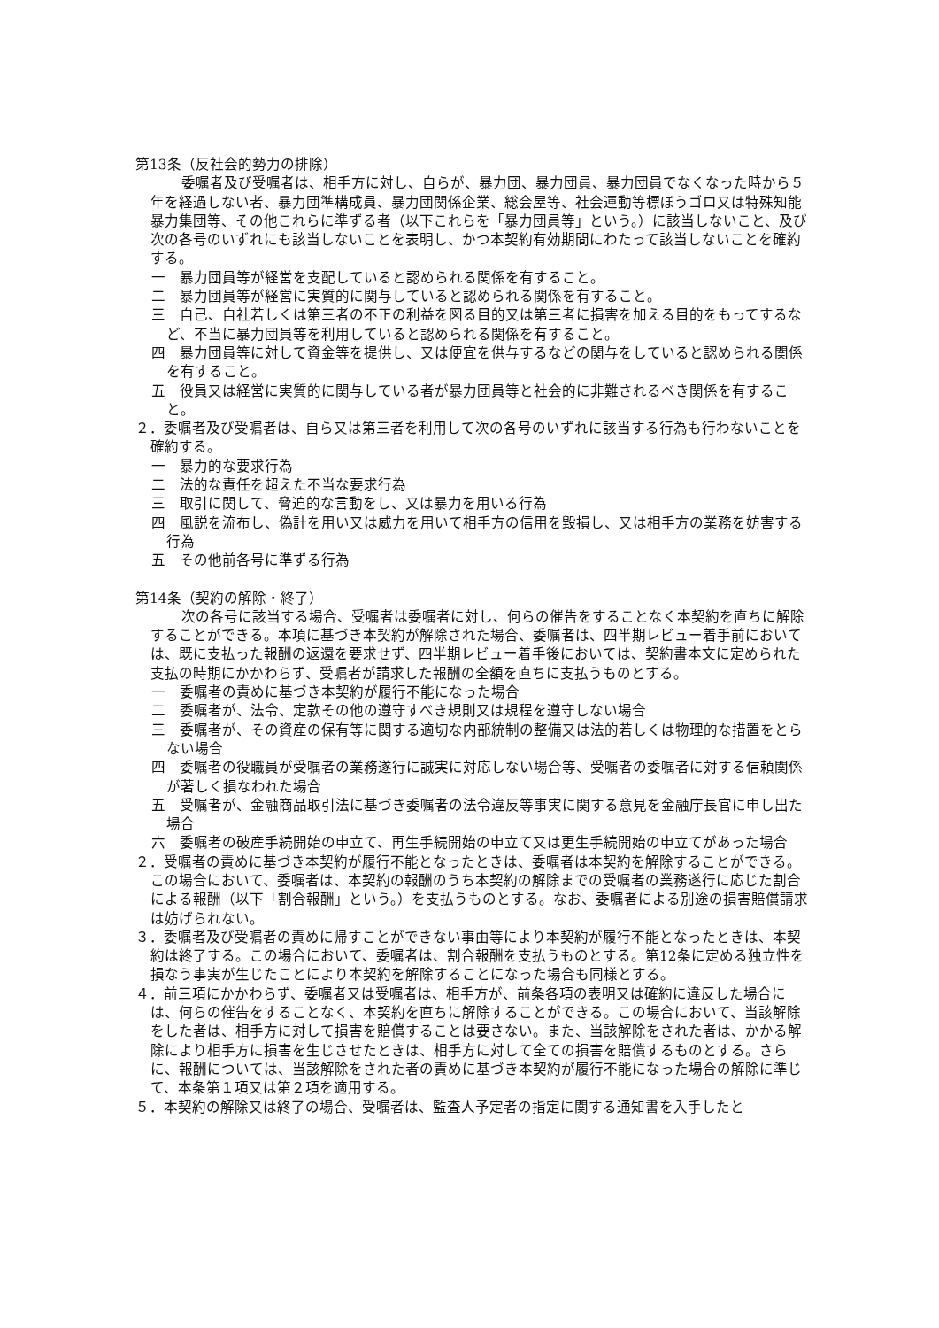第13条（反社会的勢力の排除）
委嘱者及び受嘱者は、相手方に対し、自らが、暴力団、暴力団員、暴力団員でなくなった時から５年を経過しない者、暴力団準構成員、暴力団関係企業、総会屋等、社会運動等標ぼうゴロ又は特殊知能暴力集団等、その他これらに準ずる者（以下これらを「暴力団員等」という。）に該当しないこと、及び次の各号のいずれにも該当しないことを表明し、かつ本契約有効期間にわたって該当しないことを確約する。
一　暴力団員等が経営を支配していると認められる関係を有すること。
二　暴力団員等が経営に実質的に関与していると認められる関係を有すること。
三　自己、自社若しくは第三者の不正の利益を図る目的又は第三者に損害を加える目的をもってするなど、不当に暴力団員等を利用していると認められる関係を有すること。
四　暴力団員等に対して資金等を提供し、又は便宜を供与するなどの関与をしていると認められる関係を有すること。
五　役員又は経営に実質的に関与している者が暴力団員等と社会的に非難されるべき関係を有すること。
２．委嘱者及び受嘱者は、自ら又は第三者を利用して次の各号のいずれに該当する行為も行わないことを確約する。
一　暴力的な要求行為
二　法的な責任を超えた不当な要求行為
三　取引に関して、脅迫的な言動をし、又は暴力を用いる行為
四　風説を流布し、偽計を用い又は威力を用いて相手方の信用を毀損し、又は相手方の業務を妨害する行為
五　その他前各号に準ずる行為
第14条（契約の解除・終了）
次の各号に該当する場合、受嘱者は委嘱者に対し、何らの催告をすることなく本契約を直ちに解除することができる。本項に基づき本契約が解除された場合、委嘱者は、四半期レビュー着手前においては、既に支払った報酬の返還を要求せず、四半期レビュー着手後においては、契約書本文に定められた支払の時期にかかわらず、受嘱者が請求した報酬の全額を直ちに支払うものとする。
一　委嘱者の責めに基づき本契約が履行不能になった場合
二　委嘱者が、法令、定款その他の遵守すべき規則又は規程を遵守しない場合
三　委嘱者が、その資産の保有等に関する適切な内部統制の整備又は法的若しくは物理的な措置をとらない場合
四　委嘱者の役職員が受嘱者の業務遂行に誠実に対応しない場合等、受嘱者の委嘱者に対する信頼関係が著しく損なわれた場合
五　受嘱者が、金融商品取引法に基づき委嘱者の法令違反等事実に関する意見を金融庁長官に申し出た場合
六　委嘱者の破産手続開始の申立て、再生手続開始の申立て又は更生手続開始の申立てがあった場合
２．受嘱者の責めに基づき本契約が履行不能となったときは、委嘱者は本契約を解除することができる。この場合において、委嘱者は、本契約の報酬のうち本契約の解除までの受嘱者の業務遂行に応じた割合による報酬（以下「割合報酬」という。）を支払うものとする。なお、委嘱者による別途の損害賠償請求は妨げられない。
３．委嘱者及び受嘱者の責めに帰すことができない事由等により本契約が履行不能となったときは、本契約は終了する。この場合において、委嘱者は、割合報酬を支払うものとする。第12条に定める独立性を損なう事実が生じたことにより本契約を解除することになった場合も同様とする。
４．前三項にかかわらず、委嘱者又は受嘱者は、相手方が、前条各項の表明又は確約に違反した場合には、何らの催告をすることなく、本契約を直ちに解除することができる。この場合において、当該解除をした者は、相手方に対して損害を賠償することは要さない。また、当該解除をされた者は、かかる解除により相手方に損害を生じさせたときは、相手方に対して全ての損害を賠償するものとする。さらに、報酬については、当該解除をされた者の責めに基づき本契約が履行不能になった場合の解除に準じて、本条第１項又は第２項を適用する。
５．本契約の解除又は終了の場合、受嘱者は、監査人予定者の指定に関する通知書を入手したと